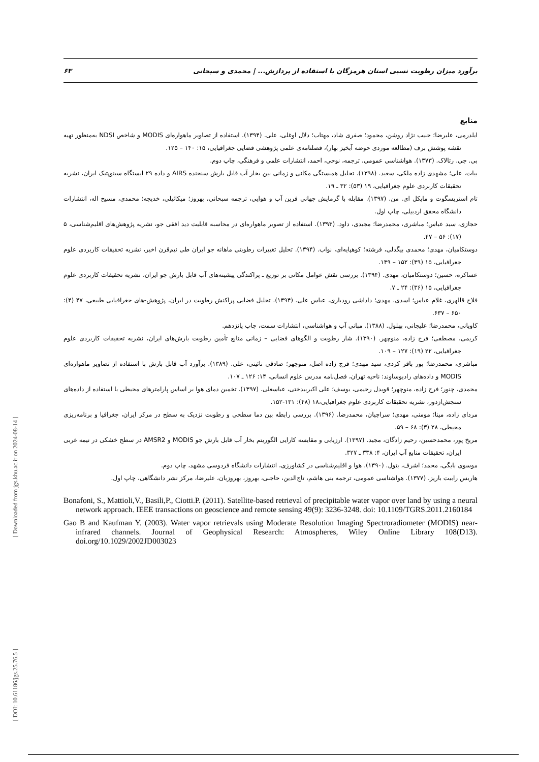برآورد میزان رطوبت نسبی استان هرمزگان با استفاده از پردازش... | محمدی و سبحانی ۶۳
[ Downloaded from jgs.khu.ac.ir on 2024-08-14 ]
[ DOI: 10.61186/jgs.25.76.5 ]
منابع
ایلدرمی، علیرضا؛ حبیب نژاد روشن، محمود؛ صفری شاد، مهتاب؛ دلال اوغلی، علی. (۱۳۹۴). استفاده از تصاویر ماهواره‌ای MODIS و شاخص NDSI به‌منظور تهیه نقشه پوشش برف (مطالعه موردی حوضه آبخیز بهار)، فصلنامه‌ی علمی پژوهشی فضایی جغرافیایی، ۱۵: ۱۴۰ – ۱۲۵.
بی. جی. رتالاک. (۱۳۷۳). هواشناسی عمومی، ترجمه، نوحی، احمد، انتشارات علمی و فرهنگی، چاپ دوم.
بیات، علی؛ مشهدی زاده ملکی، سعید. (۱۳۹۸). تحلیل همبستگی مکانی و زمانی بین بخار آب قابل بارش سنجنده AIRS و داده ۲۹ ایستگاه سینوپتیک ایران، نشریه تحقیقات کاربردی علوم جغرافیایی، ۱۹ (۵۳): ۳۲ ـ ۱۹.
تام استریسگوت و مایکل ای. من. (۱۳۹۷). مقابله با گرمایش جهانی فرین آب و هوایی، ترجمه سبحانی، بهروز؛ میکائیلی، خدیجه؛ محمدی، مسیح اله، انتشارات دانشگاه محقق اردبیلی، چاپ اول.
حجازی، سید عباس؛ مباشری، محمدرضا؛ مجیدی، داود. (۱۳۹۳). استفاده از تصویر ماهواره‌ای در محاسبه قابلیت دید افقی جو، نشریه پژوهش‌های اقلیم‌شناسی، ۵ (۱۷): ۵۶ – ۴۷.
دوستکامیان، مهدی؛ محمدی بیگدلی، فرشته؛ کوهپایه‌ای، نواب. (۱۳۹۴). تحلیل تغییرات رطوبتی ماهانه جو ایران طی نیم‌قرن اخیر، نشریه تحقیقات کاربردی علوم جغرافیایی، ۱۵ (۳۹): ۱۵۲ – ۱۳۹.
عساکره، حسین؛ دوستکامیان، مهدی. (۱۳۹۴). بررسی نقش عوامل مکانی بر توزیع ـ پراکندگی پیشینه‌های آب قابل بارش جو ایران، نشریه تحقیقات کاربردی علوم جغرافیایی، ۱۵ (۳۶): ۲۴ ـ ۷.
فلاح قالهری، غلام عباس؛ اسدی، مهدی؛ داداشی رودباری، عباس علی. (۱۳۹۴). تحلیل فضایی پراکنش رطوبت در ایران، پژوهش-های جغرافیایی طبیعی، ۴۷ (۴): ۶۵۰ – ۶۳۷.
کاویانی، محمدرضا؛ علیجانی، بهلول. (۱۳۸۸). مبانی آب و هواشناسی، انتشارات سمت، چاپ پانزدهم.
کریمی، مصطفی؛ فرج زاده، منوچهر. (۱۳۹۰). شار رطوبت و الگوهای فضایی – زمانی منابع تأمین رطوبت بارش‌های ایران، نشریه تحقیقات کاربردی علوم جغرافیایی، ۲۲ (۱۹): ۱۲۷ – ۱۰۹.
مباشری، محمدرضا؛ پور باقر کردی، سید مهدی؛ فرج زاده اصل، منوچهر؛ صادقی نائینی، علی. (۱۳۸۹). برآورد آب قابل بارش با استفاده از تصاویر ماهواره‌ای MODIS و داده‌های رادیوساوند: ناحیه تهران، فصل‌نامه مدرس علوم انسانی، ۱۴: ۱۲۶ ـ ۱۰۷.
محمدی، چنور؛ فرج زاده، منوچهر؛ قویدل رحیمی، یوسف؛ علی اکبربیدختی، عباسعلی. (۱۳۹۷). تخمین دمای هوا بر اساس پارامترهای محیطی با استفاده از داده‌های سنجش‌ازدور، نشریه تحقیقات کاربردی علوم جغرافیایی،۱۸ (۴۸): ۱۳۱-۱۵۲.
مردای زاده، مینا؛ مومنی، مهدی؛ سراچیان، محمدرضا. (۱۳۹۶). بررسی رابطه بین دما سطحی و رطوبت نزدیک به سطح در مرکز ایران، جغرافیا و برنامه‌ریزی محیطی، ۲۸ (۳): ۶۸ – ۵۹.
مریخ پور، محمدحسین، رحیم زادگان، مجید. (۱۳۹۷). ارزیابی و مقایسه کارایی الگوریتم بخار آب قابل بارش جو MODIS و AMSR2 در سطح خشکی در نیمه غربی ایران، تحقیقات منابع آب ایران، ۴: ۳۳۸ ـ ۳۲۷.
موسوی بایگی، محمد؛ اشرف، بتول. (۱۳۹۰). هوا و اقلیم‌شناسی در کشاورزی، انتشارات دانشگاه فردوسی مشهد، چاپ دوم.
هاریس رابیت باریز. (۱۳۷۷). هواشناسی عمومی، ترجمه بنی هاشم، تاج‌الدین، حاجبی، بهروز، بهروزیان، علیرضا، مرکز نشر دانشگاهی، چاپ اول.
Bonafoni, S., Mattioli,V., Basili,P., Ciotti.P. (2011). Satellite-based retrieval of precipitable water vapor over land by using a neural network approach. IEEE transactions on geoscience and remote sensing 49(9): 3236-3248. doi: 10.1109/TGRS.2011.2160184
Gao B and Kaufman Y. (2003). Water vapor retrievals using Moderate Resolution Imaging Spectroradiometer (MODIS) near-infrared channels. Journal of Geophysical Research: Atmospheres, Wiley Online Library 108(D13). doi.org/10.1029/2002JD003023